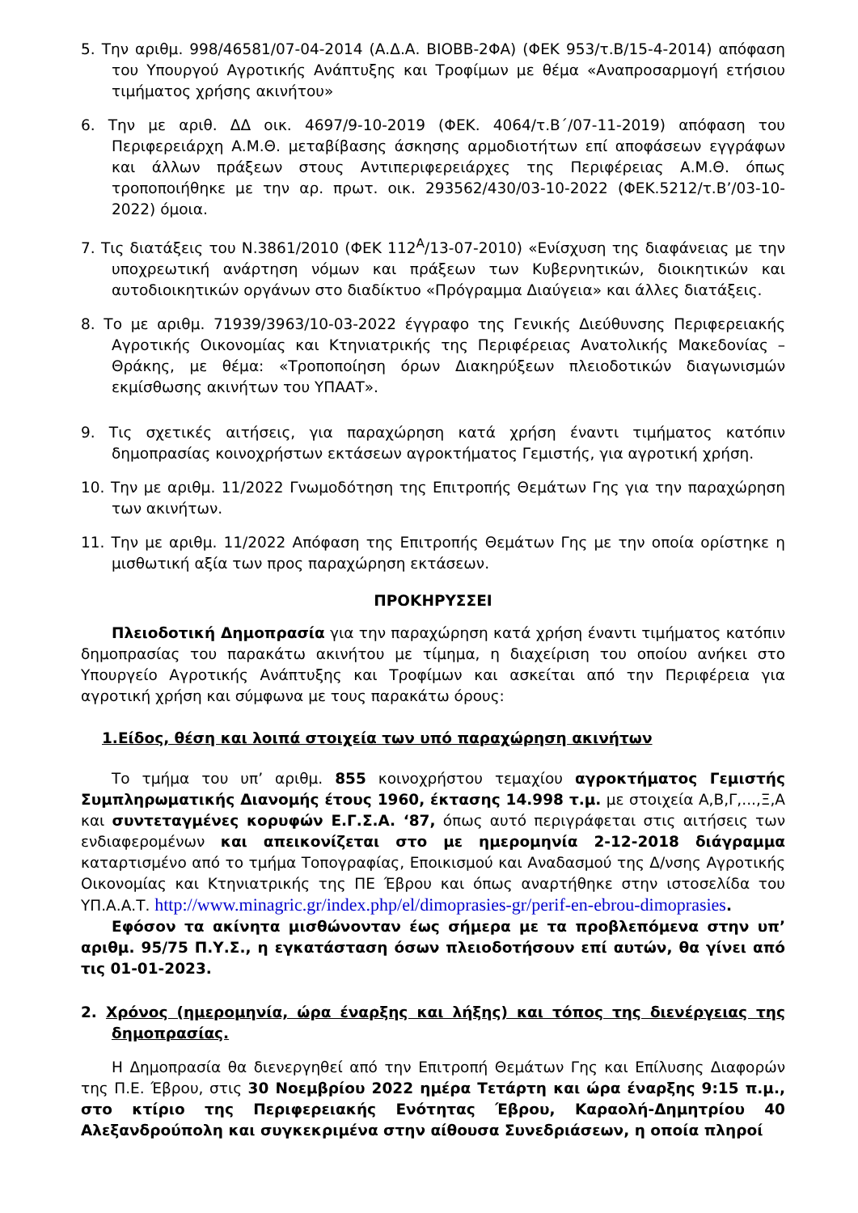5. Την αριθμ. 998/46581/07-04-2014 (Α.Δ.Α. ΒΙΟΒΒ-2ΦΑ) (ΦΕΚ 953/τ.Β/15-4-2014) απόφαση του Υπουργού Αγροτικής Ανάπτυξης και Τροφίμων με θέμα «Αναπροσαρμογή ετήσιου τιμήματος χρήσης ακινήτου»
6. Την με αριθ. ΔΔ οικ. 4697/9-10-2019 (ΦΕΚ. 4064/τ.Β΄/07-11-2019) απόφαση του Περιφερειάρχη Α.Μ.Θ. μεταβίβασης άσκησης αρμοδιοτήτων επί αποφάσεων εγγράφων και άλλων πράξεων στους Αντιπεριφερειάρχες της Περιφέρειας Α.Μ.Θ. όπως τροποποιήθηκε με την αρ. πρωτ. οικ. 293562/430/03-10-2022 (ΦΕΚ.5212/τ.Β’/03-10-2022) όμοια.
7. Τις διατάξεις του Ν.3861/2010 (ΦΕΚ 112<sup>Α</sup>/13-07-2010) «Ενίσχυση της διαφάνειας με την υποχρεωτική ανάρτηση νόμων και πράξεων των Κυβερνητικών, διοικητικών και αυτοδιοικητικών οργάνων στο διαδίκτυο «Πρόγραμμα Διαύγεια» και άλλες διατάξεις.
8. Το με αριθμ. 71939/3963/10-03-2022 έγγραφο της Γενικής Διεύθυνσης Περιφερειακής Αγροτικής Οικονομίας και Κτηνιατρικής της Περιφέρειας Ανατολικής Μακεδονίας – Θράκης, με θέμα: «Τροποποίηση όρων Διακηρύξεων πλειοδοτικών διαγωνισμών εκμίσθωσης ακινήτων του ΥΠΑΑΤ».
9. Τις σχετικές αιτήσεις, για παραχώρηση κατά χρήση έναντι τιμήματος κατόπιν δημοπρασίας κοινοχρήστων εκτάσεων αγροκτήματος Γεμιστής, για αγροτική χρήση.
10. Την με αριθμ. 11/2022 Γνωμοδότηση της Επιτροπής Θεμάτων Γης για την παραχώρηση των ακινήτων.
11. Την με αριθμ. 11/2022 Απόφαση της Επιτροπής Θεμάτων Γης με την οποία ορίστηκε η μισθωτική αξία των προς παραχώρηση εκτάσεων.
ΠΡΟΚΗΡΥΣΣΕΙ
Πλειοδοτική Δημοπρασία για την παραχώρηση κατά χρήση έναντι τιμήματος κατόπιν δημοπρασίας του παρακάτω ακινήτου με τίμημα, η διαχείριση του οποίου ανήκει στο Υπουργείο Αγροτικής Ανάπτυξης και Τροφίμων και ασκείται από την Περιφέρεια για αγροτική χρήση και σύμφωνα με τους παρακάτω όρους:
1.Είδος, θέση και λοιπά στοιχεία των υπό παραχώρηση ακινήτων
Το τμήμα του υπ’ αριθμ. 855 κοινοχρήστου τεμαχίου αγροκτήματος Γεμιστής Συμπληρωματικής Διανομής έτους 1960, έκτασης 14.998 τ.μ. με στοιχεία Α,Β,Γ,...,Ξ,Α και συντεταγμένες κορυφών Ε.Γ.Σ.Α. ‘87, όπως αυτό περιγράφεται στις αιτήσεις των ενδιαφερομένων και απεικονίζεται στο με ημερομηνία 2-12-2018 διάγραμμα καταρτισμένο από το τμήμα Τοπογραφίας, Εποικισμού και Αναδασμού της Δ/νσης Αγροτικής Οικονομίας και Κτηνιατρικής της ΠΕ Έβρου και όπως αναρτήθηκε στην ιστοσελίδα του ΥΠ.Α.Α.Τ. http://www.minagric.gr/index.php/el/dimoprasies-gr/perif-en-ebrou-dimoprasies.
Εφόσον τα ακίνητα μισθώνονταν έως σήμερα με τα προβλεπόμενα στην υπ’ αριθμ. 95/75 Π.Υ.Σ., η εγκατάσταση όσων πλειοδοτήσουν επί αυτών, θα γίνει από τις 01-01-2023.
2. Χρόνος (ημερομηνία, ώρα έναρξης και λήξης) και τόπος της διενέργειας της δημοπρασίας.
Η Δημοπρασία θα διενεργηθεί από την Επιτροπή Θεμάτων Γης και Επίλυσης Διαφορών της Π.Ε. Έβρου, στις 30 Νοεμβρίου 2022 ημέρα Τετάρτη και ώρα έναρξης 9:15 π.μ., στο κτίριο της Περιφερειακής Ενότητας Έβρου, Καραολή-Δημητρίου 40 Αλεξανδρούπολη και συγκεκριμένα στην αίθουσα Συνεδριάσεων, η οποία πληροί